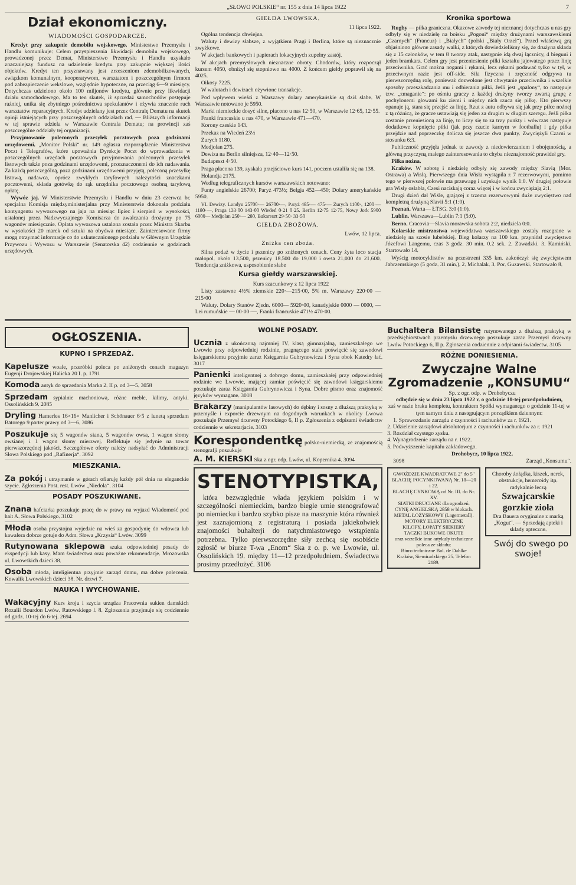„SŁOWO POLSKIE“ nr. 155 z dnia 14 lipca 1922 7
Dział ekonomiczny.
WIADOMOŚCI GOSPODARCZE.
Kredyt przy zakupnie demobilu wojskowego. Ministestwo Przemysłu i Handlu komunikuje: Celem przyspieszenia likwidacji demobilu wojskowego, prowadzonej przez Demat, Ministerstwo Przemysłu i Handlu uzyskało znaczniejszy fundusz na udzielenie kredytu przy zakupnie większej ilości objektów. Kredyt ten przyznawany jest zrzeszeniom zdemobilizowanych, związkom komunalnym, kooperatywom, warsztatom i poszczególnym firmom pod zabezpieczenie wekslowe, względnie hypoteczne, na przeciąg 6—9 miesięcy. Dotychczas udzielono około 100 miljonów kredytu, głównie przy likwidacji działu samochodowego. Ma to ten skutek, iż sprzedaż samochodów postępuje raźniej, unika się zbytniego pośrednictwa spekulantów i ożywia znacznie ruch warsztatów reparacyjnych. Kredyt udzielany jest przez Centralę Dematu na skutek opinji istniejących przy poszczególnych oddziałach rad. — Bliższych informacji w tej sprawie udziela w Warszawie Centrala Dematu; na prowincji zaś poszczególne oddziały tej organizacji.
Przyjmowanie poleconych przesyłek pocztowych poza godzinami urzędowemi. „Monitor Polski“ nr. 149 ogłasza rozporządzenie Ministerstwa Poczt i Telegrafów, które upoważnia Dyrekcje Poczt do wprowadzenia w poszczególnych urzędach pocztowych przyjmowania poleconych przesyłek listowych także poza godzinami urzędowemi, przeznaczonemi do ich nadawania. Za każdą poszczególną, poza godzinami urzędowemi przyjętą, poleconą przesyłkę listową, nadawca, oprócz zwykłych taryfowych należytości znaczkami pocztowemi, składa gotówkę do rąk urzędnika pocztowego osobną taryfową opłatę.
Wywóz jaj. W Ministerstwie Przemysłu i Handlu w dniu 23 czerwca br. specjalna Komisja międzyministerjalna przy Ministerstwie dokonała podziału kontyngentu wywozowego na jaja na miesiąc lipiec i sierpień w wysokości, ustalonej przez Nadzwyczajnego Komisarza do zwalczania drożyzny po 75 wagonów miesięcznie. Opłata wywozowa ustalona została przez Ministra Skarbu w wysokości 20 marek od sztuki na obydwa miesiące. Zainteresowane firmy mogą otrzymać informacje co do uskutecznionego podziału w Głównym Urzędzie Przywozu i Wywozu w Warszawie (Senatorska 42) codziennie w godzinach urzędowych.
GIEŁDA LWOWSKA.
11 lipca 1922.
Ogólna tendencja chwiejna.
Waluty i dewizy słabsze, z wyjątkiem Pragi i Berlina, które są nieznacznie zwyżkowe.
W akcjach bankowych i papierach lokacyjnych zupełny zastój.
W akcjach przemysłowych nieznaczne obroty. Chodorów, który rozpoczął kursem 4050, obniżył się stopniowo na 4000. Z końcem giełdy poprawił się na 4025.
Oikosy 7225.
W walutach i dewizach ożywione transakcje.
Pod wpływem wieści z Warszawy dolary amerykańskie są dziś słabe. W Warszawie notowano je 5950.
Marki niemieckie dosyć silne, płacono u nas 12·50, w Warszawie 12·65, 12·55.
Franki francuskie u nas 470, w Warszawie 471—470.
Korony czeskie 143.
Przekaz na Wiedeń 23½
Zurych 1180.
Medjolan 275.
Dewiza na Berlin silniejsza, 12·40—12·50.
Budapeszt 4·50.
Praga płacona 139, zyskała przejściowo kurs 141, poczem ustaliła się na 138.
Holandja 2175.
Według telegraficznych kursów warszawskich notowano:
Funty angielskie 26700; Paryż 473½; Belgja 452—450; Dolary amerykańskie 5950.
VI. Dewizy. Londyn 25700·— 26700·—, Paryż 485·— 475·— Zurych 1100·, 1200·— 1180·—, Praga 133·00 143·00 Wiedeń 0·21 0·25. Berlin 12·75 12·75, Nowy Jork 5900 6000— Medjolan 250·— 280, Bukareszt 29·50· 33·50
GIEŁDA ZBOŻOWA.
Lwów, 12 lipca.
Zniżka cen zboża.
Silna podaż w życie i pszenicy po zniżonych cenach. Ceny żyta loco stacja małopol. około 13.500, pszenicy 18.500 do 19.000 i owsa 21.000 do 21.600. Tendencja zniżkowa, usposobienie słabe
Kursa giełdy warszawskiej.
Kurs szacunkowy z 12 lipca 1922
Listy zastawne 4½% ziemskie 220·—215·00, 5% m. Warszawy 220·00 — 215·00
Waluty. Dolary Stanów Zjedn. 6000— 5920·00, kanadyjskie 0000 — 0000, — Lei rumuńskie — 00·00·—, Franki francuskie 471½ 470·00.
Kronika sportowa
Rugby — piłka graniczna. Okazowe zawody tej nieznanej dotychczas u nas gry odbyły się w niedzielę na boisku „Pogoni“ między drużynami warszawskiemi „Czarnych“ (Francuz) i „Białych“ (polski „Biały Orzeł“). Przed właściwą grą objaśniono główne zasady walki, z których dowiedzieliśmy się, że drużyna składa się z 15 członków, w tem 8 tworzy atak, następnie idą dwaj łącznicy, 4 bieguni i jeden bramkarz. Celem gry jest przeniesienie piłki kształtu jajowatego przez linję przeciwnika. Grać można nogami i rękami, lecz rękami podawać tylko w tył, w przeciwnym razie jest off-side. Siła fizyczna i zręczność odgrywa tu pierwszorzędną rolę, ponieważ dozwolone jest chwytanie przeciwnika i wszelkie sposoby przeszkadzania mu i odbierania piłki. Jeśli jest „spalony“, to następuje tzw. „zmaganie“: po ośmiu graczy z każdej drużyny tworzy zwartą grupę z pochylonemi głowami ku ziemi i między nich rzuca się piłkę. Kto pierwszy opanuje ją, stara się przejść za linję. Rzut z autu odbywa się jak przy piłce nożnej z tą różnicą, że gracze ustawiają się jeden za drugim w długim szeregu. Jeśli piłka zostanie przeniesioną za linję, to liczy się to za trzy punkty i wówczas następuje dodatkowe kopnięcie piłki (jak przy rzucie karnym w footballu) i gdy piłka przejdzie nad poprzeczkę dolicza się jeszcze dwa punkty. Zwyciężyli Czarni w stosunku 6:3.
Publiczność przyjęła jednak te zawody z niedowierzaniem i obojętnością, a główną przyczyną małego zainteresowania to chyba nieznajomość prawideł gry.
Piłka nożna.
Kraków. W sobotę i niedzielę odbyły się zawody między Slavią (Mor. Ostrawa) a Wisłą. Pierwszego dnia Wisła wystąpiła z 7 rezerwowymi, pomimo tego w pierwszej połowie ma przewagę i uzyskuje wynik 1:0. W drugiej połowie gra Wisły osłabła, Czesi naciskają coraz więcej i w końcu zwyciężają 2:1.
Drugi dzień dał Wiśle, grającej z trzema rezerwowymi duże zwycięstwo nad kompletną drużyną Slavii 5:1 (1:0).
Poznań. Warta— ŁTSG. 3:0 (1:0).
Lublin. Warszawa—Lublin 7:1 (5:0).
Berno. Cracovia—Slavia morawska sobota 2:2, niedziela 0:0.
Kolarskie mistrzostwa województwa warszawskiego zostały rozegrane w niedzielę na szosie lubelskiej. Bieg kolarzy na 100 km. przyniósł zwycięstwo Józefowi Langemu, czas 3 godz. 30 min. 0.2 sek. 2. Zawadzki. 3. Kamiński. Startowało 14.
Wyścig motocyklistów na przestrzeni 335 km. zakończył się zwycięstwem Jabrzemskiego (5 godz. 31 min.). 2. Michalak. 3. Por. Guzawski. Startowało 8.
OGŁOSZENIA.
KUPNO I SPRZEDAŻ.
Kapelusze woale, przeróbki poleca po zniżonych cenach magazyn Eugenji Drojowskiej Halicka 20 I. p. 1791
Komoda antyk do sprzedania Marka 2. II p. od 3—5. 3058
Sprzedam sypialnie machoniowa, różne meble, kilimy, antyki. Ossolińskich 9. 2085
Dryling Hamerles 16×16× Manlicher i Schönauer 6·5 z lunetą sprzedam Batorego 9 parter prawy od 3—6. 3086
Poszukuje się 5 wagonów siana, 5 wagonów owsa, 1 wagon słomy owsianej i 1 wagon słomy mierzwej. Reflektuje się jedynie na towar pierwszorzędnej jakości. Szczegółowe oferty należy nadsyłać do Administracji Słowa Polskiego pod „Rafinerja“. 3092
MIESZKANIA.
Za pokój i utrzymanie w górach ofiaruję każdy pół dnia na eleganckie szycie. Zgłoszenia Post. rest. Lwów „Niedola“. 3104
POSADY POSZUKIWANE.
Znana hafciarka poszukuje pracę do w prawy na wyjazd Wiadomość pod hait A. Słowa Polskiego. 3102
Młoda osoba przystojna wyjedzie na wieś za gospodynię do wdowca lub kawalera dobrze gotuje do Adm. Słowa „Krzysia“ Lwów. 3099
Rutynowana sklepowa szuka odpowiedniej posady do ekspedycji lub kasy. Mam świadectwa oraz poważne rekomendacje. Mrozowska ul. Lwowskich dzieci 38.
Osoba młoda, inteligientna przyjmie zarząd domu, ma dobre polecenia. Kowalik Lwowskich dzieci 38. Nr. drzwi 7.
NAUKA I WYCHOWANIE.
Wakacyjny Kurs kroju i szycia urządza Pracownia sukien damskich Rozalii Bourdon Lwów. Ratowskiego l. 8. Zgłoszenia przyjmuje się codziennie od godz. 10-tej do 6-tej. 2694
WOLNE POSADY.
Ucznia z ukończoną najmniej IV. klasą gimnazjalną, zamieszkałego we Lwowie przy odpowiedniej rodzinie, pragnącego stale poświęcić się zawodowi księgarskiemu przyjmie zaraz Księgarnia Gubrynowicza i Syna obok Katedry łać. 3017
Panienki inteligentnej z dobrego domu, zamieszkałej przy odpowiedniej rodzinie we Lwowie, mającej zamiar poświęcić się zawodowi księgarskiemu poszukuje zaraz Księgarnia Gubrynowicza i Syna. Dobre pismo oraz znajomość języków wymagane. 3018
Brakarzy (manipulantów lasowych) do dębiny i sosny z dłuższą praktyką w przemyśle i exporcie drzewnym na dogodnych warunkach w okolicy Lwowa poszukuje Przemysł drzewny Potockiego 6, II p. Zgłoszenia z odpisami świadectw codziennie w sekretarjacie. 3103
Korespondentkę polsko-niemiecką, ze znajomością stenografji poszukuje
A. M. KIERSKI Ska z ogr. odp. Lwów, ul. Kopernika 4. 3094
STENOTYPISTKA,
która bezwzględnie włada językiem polskim i w szczególności niemieckim, bardzo biegle umie stenografować po niemiecku i bardzo szybko pisze na maszynie która również jest zaznajomioną z registraturą i posiada jakiekolwiek znajomości buhalterji do natychmiastowego wstąpienia potrzebna. Tylko pierwszorzędne siły zechcą się osobiście zgłosić w biurze T-wa „Enom“ Ska z o. p. we Lwowie, ul. Ossolińskich 19. między 11—12 przedpołudniem. Świadectwa prosimy przedłożyć. 3106
Buchaltera Bilansistę rutynowanego z dłuższą praktyką w przedsiębiorstwach przemysłu drzewnego poszukuje zaraz Przemysł drzewny Lwów Potockiego 6, II p. Zgłoszenia codziennie z odpisami świadectw. 3105
RÓŻNE DONIESIENIA.
Zwyczajne Walne Zgromadzenie „KONSUMU“
Sp. z ogr. odp. w Drohobyczu
odbędzie się w dniu 23 lipca 1922 r. o godzinie 10-tej przedpołudniem,
zaś w razie braku kompletu, kontraktem Spółki wymaganego o godzinie 11-tej w tym samym dniu z następującym porządkiem dziennym:
1. Sprawozdanie zarządu z czynności i rachunków za r. 1921.
2. Udzielenie zarządowi absolutorjum z czynności i rachunków za r. 1921
3. Rozdział czystego zysku.
4. Wynagrodzenie zarządu na r. 1922.
5. Podwyższenie kapitału zakładowego.
Drohobycz, 10 lipca 1922.
3098 Zarząd „Konsumu“.
GWOŹDZIE KWADRATOWE 2" do 5"
BLACHĘ POCYNKOWANĄ Nr. 18—20 i 22.
BLACHĘ CYNKOWĄ od Nr. III. do Nr. XV.
SIATKI DRUCIANE dla ogrodzeń.
CYNĘ ANGIELSKĄ 2858 w blokach.
METAL ŁOŻYSKOWY (Lagermetall).
MOTORY ELEKTRYCZNE
KILOFY, ŁOPATY SIEKIERY
TACZKI BUKOWE OKUTE
oraz wszelkie inne artykuły techniczne poleca ze składu:
Biuro techniczne Bol. de Dahlke
Kraków, Siemiradzkiego 25. Telefon 2189.
Choroby żołądka, kiszek, nerek, obstrukcje, hemeroidy itp. radykalnie leczą
Szwajcarskie gorzkie zioła
Dra Bauera oryginalne z marką „Kogut“. — Sprzedają apteki i składy apteczne.
Swój do swego po swoje!